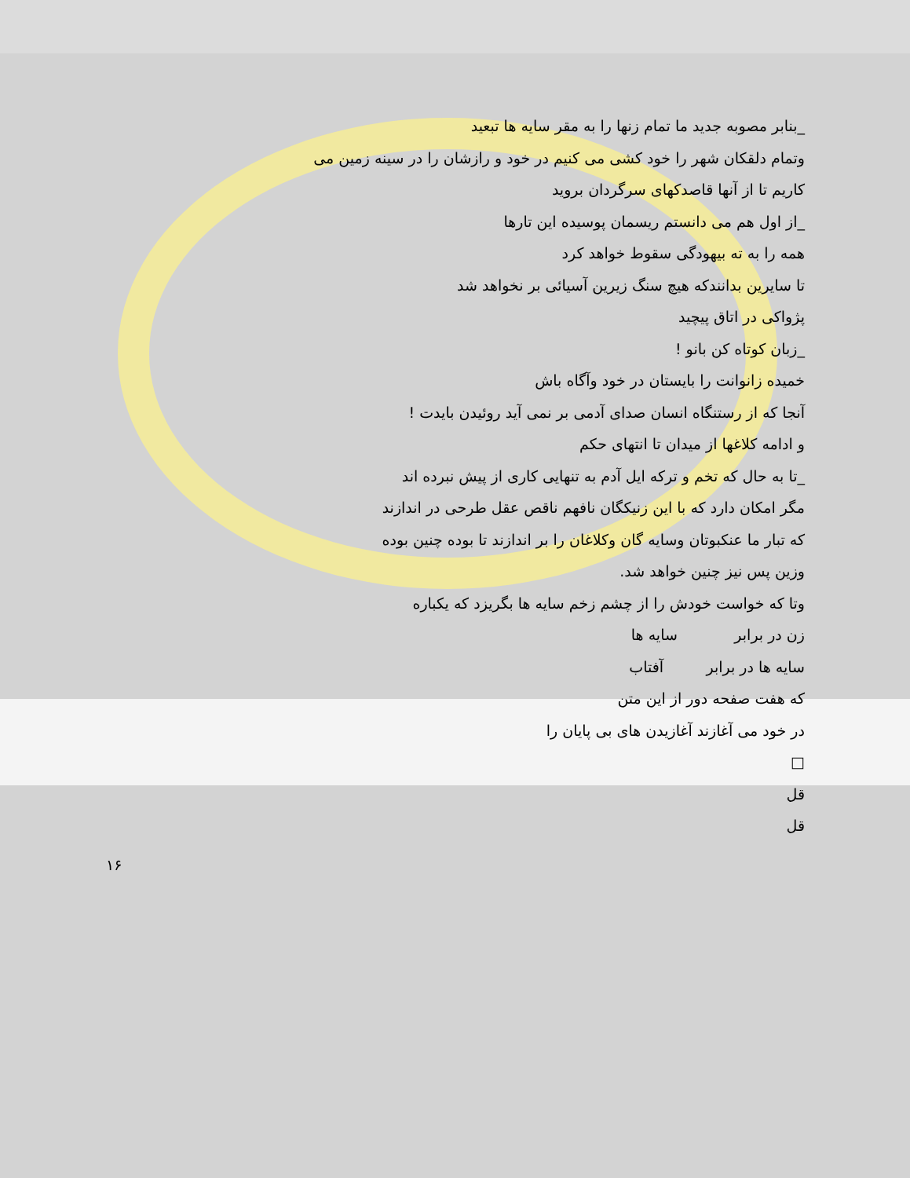_بنابر مصوبه جدید ما تمام زنها را به مقر سایه ها تبعید
وتمام دلقکان شهر را خود کشی می کنیم در خود و رازشان را در سینه زمین می
کاریم تا از آنها قاصدکهای سرگردان بروید
_از اول هم می دانستم ریسمان پوسیده این تارها
همه را به ته بیهودگی سقوط خواهد کرد
تا سایرین بدانندکه هیچ سنگ زیرین آسیائی بر نخواهد شد
پژواکی در اتاق پیچید
_زبان کوتاه کن بانو !
خمیده زانوانت را بایستان در خود وآگاه باش
آنجا که از رستنگاه انسان صدای آدمی بر نمی آید روئیدن بایدت !
و ادامه کلاغها از میدان تا انتهای حکم
_تا به حال که تخم و ترکه ایل آدم به تنهایی کاری از پیش نبرده اند
مگر امکان دارد که با این زنیکگان نافهم ناقص عقل طرحی در اندازند
که تبار ما عنکبوتان وسایه گان وکلاغان را بر اندازند تا بوده چنین بوده
وزین پس نیز چنین خواهد شد.
وتا که خواست خودش را از چشم زخم سایه ها بگریزد که یکباره
زن در برابر سایه ها
سایه ها در برابر آفتاب
که هفت صفحه دور از این متن
در خود می آغازند آغازیدن های بی پایان را
□
قل
قل
۱۶